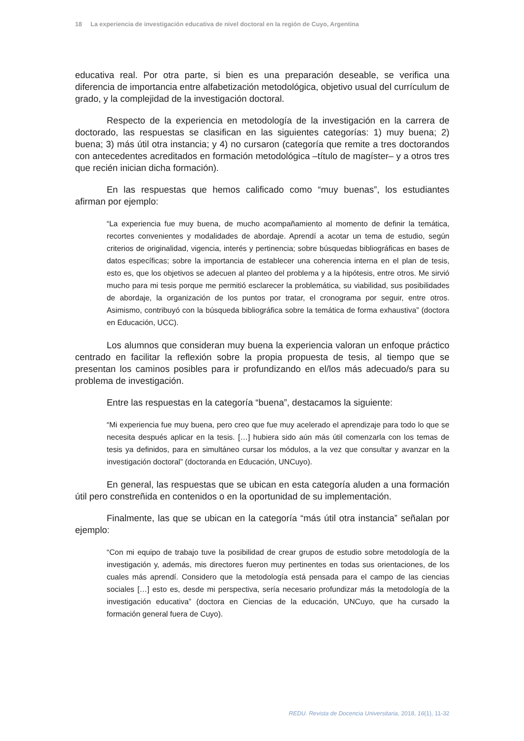18 La experiencia de investigación educativa de nivel doctoral en la región de Cuyo, Argentina
educativa real. Por otra parte, si bien es una preparación deseable, se verifica una diferencia de importancia entre alfabetización metodológica, objetivo usual del currículum de grado, y la complejidad de la investigación doctoral.
Respecto de la experiencia en metodología de la investigación en la carrera de doctorado, las respuestas se clasifican en las siguientes categorías: 1) muy buena; 2) buena; 3) más útil otra instancia; y 4) no cursaron (categoría que remite a tres doctorandos con antecedentes acreditados en formación metodológica –título de magíster– y a otros tres que recién inician dicha formación).
En las respuestas que hemos calificado como “muy buenas”, los estudiantes afirman por ejemplo:
“La experiencia fue muy buena, de mucho acompañamiento al momento de definir la temática, recortes convenientes y modalidades de abordaje. Aprendí a acotar un tema de estudio, según criterios de originalidad, vigencia, interés y pertinencia; sobre búsquedas bibliográficas en bases de datos específicas; sobre la importancia de establecer una coherencia interna en el plan de tesis, esto es, que los objetivos se adecuen al planteo del problema y a la hipótesis, entre otros. Me sirvió mucho para mi tesis porque me permitió esclarecer la problemática, su viabilidad, sus posibilidades de abordaje, la organización de los puntos por tratar, el cronograma por seguir, entre otros. Asimismo, contribuyó con la búsqueda bibliográfica sobre la temática de forma exhaustiva” (doctora en Educación, UCC).
Los alumnos que consideran muy buena la experiencia valoran un enfoque práctico centrado en facilitar la reflexión sobre la propia propuesta de tesis, al tiempo que se presentan los caminos posibles para ir profundizando en el/los más adecuado/s para su problema de investigación.
Entre las respuestas en la categoría “buena”, destacamos la siguiente:
“Mi experiencia fue muy buena, pero creo que fue muy acelerado el aprendizaje para todo lo que se necesita después aplicar en la tesis. […] hubiera sido aún más útil comenzarla con los temas de tesis ya definidos, para en simultáneo cursar los módulos, a la vez que consultar y avanzar en la investigación doctoral” (doctoranda en Educación, UNCuyo).
En general, las respuestas que se ubican en esta categoría aluden a una formación útil pero constreñida en contenidos o en la oportunidad de su implementación.
Finalmente, las que se ubican en la categoría “más útil otra instancia” señalan por ejemplo:
“Con mi equipo de trabajo tuve la posibilidad de crear grupos de estudio sobre metodología de la investigación y, además, mis directores fueron muy pertinentes en todas sus orientaciones, de los cuales más aprendí. Considero que la metodología está pensada para el campo de las ciencias sociales […] esto es, desde mi perspectiva, sería necesario profundizar más la metodología de la investigación educativa” (doctora en Ciencias de la educación, UNCuyo, que ha cursado la formación general fuera de Cuyo).
REDU. Revista de Docencia Universitaria, 2018, 16(1), 11-32